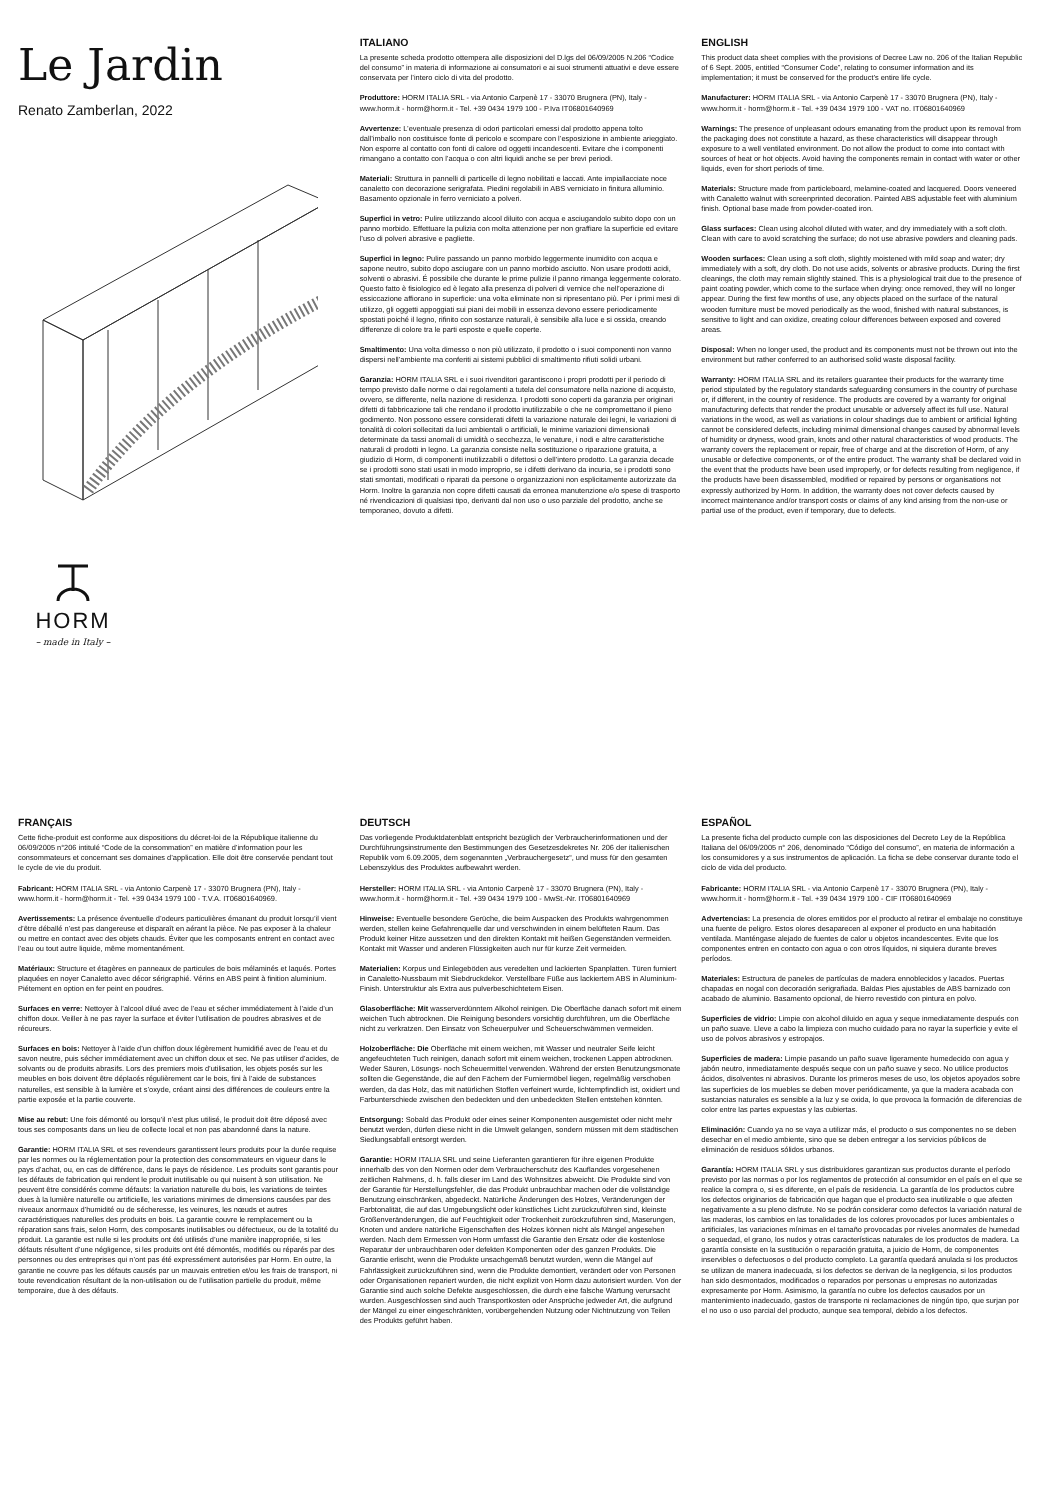Le Jardin
Renato Zamberlan, 2022
HORM
– made in Italy –
ITALIANO
La presente scheda prodotto ottempera alle disposizioni del D.lgs del 06/09/2005 N.206 “Codice del consumo” in materia di informazione ai consumatori e ai suoi strumenti attuativi e deve essere conservata per l’intero ciclo di vita del prodotto.
Produttore: HORM ITALIA SRL - via Antonio Carpenè 17 - 33070 Brugnera (PN), Italy - www.horm.it - horm@horm.it - Tel. +39 0434 1979 100 - P.Iva IT06801640969
Avvertenze: L’eventuale presenza di odori particolari emessi dal prodotto appena tolto dall’imballo non costituisce fonte di pericolo e scompare con l’esposizione in ambiente arieggiato. Non esporre al contatto con fonti di calore od oggetti incandescenti. Evitare che i componenti rimangano a contatto con l’acqua o con altri liquidi anche se per brevi periodi.
Materiali: Struttura in pannelli di particelle di legno nobilitati e laccati. Ante impiallacciate noce canaletto con decorazione serigrafata. Piedini regolabili in ABS verniciato in finitura alluminio. Basamento opzionale in ferro verniciato a polveri.
Superfici in vetro: Pulire utilizzando alcool diluito con acqua e asciugandolo subito dopo con un panno morbido. Effettuare la pulizia con molta attenzione per non graffiare la superficie ed evitare l’uso di polveri abrasive e pagliette.
Superfici in legno: Pulire passando un panno morbido leggermente inumidito con acqua e sapone neutro, subito dopo asciugare con un panno morbido asciutto. Non usare prodotti acidi, solventi o abrasivi. É possibile che durante le prime pulizie il panno rimanga leggermente colorato. Questo fatto è fisiologico ed è legato alla presenza di polveri di vernice che nell’operazione di essiccazione affiorano in superficie: una volta eliminate non si ripresentano più. Per i primi mesi di utilizzo, gli oggetti appoggiati sui piani dei mobili in essenza devono essere periodicamente spostati poiché il legno, rifinito con sostanze naturali, è sensibile alla luce e si ossida, creando differenze di colore tra le parti esposte e quelle coperte.
Smaltimento: Una volta dimesso o non più utilizzato, il prodotto o i suoi componenti non vanno dispersi nell’ambiente ma conferiti ai sistemi pubblici di smaltimento rifiuti solidi urbani.
Garanzia: HORM ITALIA SRL e i suoi rivenditori garantiscono i propri prodotti per il periodo di tempo previsto dalle norme o dai regolamenti a tutela del consumatore nella nazione di acquisto, ovvero, se differente, nella nazione di residenza. I prodotti sono coperti da garanzia per originari difetti di fabbricazione tali che rendano il prodotto inutilizzabile o che ne compromettano il pieno godimento. Non possono essere considerati difetti la variazione naturale dei legni, le variazioni di tonalità di colori sollecitati da luci ambientali o artificiali, le minime variazioni dimensionali determinate da tassi anomali di umidità o secchezza, le venature, i nodi e altre caratteristiche naturali di prodotti in legno. La garanzia consiste nella sostituzione o riparazione gratuita, a giudizio di Horm, di componenti inutilizzabili o difettosi o dell’intero prodotto. La garanzia decade se i prodotti sono stati usati in modo improprio, se i difetti derivano da incuria, se i prodotti sono stati smontati, modificati o riparati da persone o organizzazioni non esplicitamente autorizzate da Horm. Inoltre la garanzia non copre difetti causati da erronea manutenzione e/o spese di trasporto né rivendicazioni di qualsiasi tipo, derivanti dal non uso o uso parziale del prodotto, anche se temporaneo, dovuto a difetti.
ENGLISH
This product data sheet complies with the provisions of Decree Law no. 206 of the Italian Republic of 6 Sept. 2005, entitled “Consumer Code”, relating to consumer information and its implementation; it must be conserved for the product’s entire life cycle.
Manufacturer: HORM ITALIA SRL - via Antonio Carpenè 17 - 33070 Brugnera (PN), Italy - www.horm.it - horm@horm.it - Tel. +39 0434 1979 100 - VAT no. IT06801640969
Warnings: The presence of unpleasant odours emanating from the product upon its removal from the packaging does not constitute a hazard, as these characteristics will disappear through exposure to a well ventilated environment. Do not allow the product to come into contact with sources of heat or hot objects. Avoid having the components remain in contact with water or other liquids, even for short periods of time.
Materials: Structure made from particleboard, melamine-coated and lacquered. Doors veneered with Canaletto walnut with screenprinted decoration. Painted ABS adjustable feet with aluminium finish. Optional base made from powder-coated iron.
Glass surfaces: Clean using alcohol diluted with water, and dry immediately with a soft cloth. Clean with care to avoid scratching the surface; do not use abrasive powders and cleaning pads.
Wooden surfaces: Clean using a soft cloth, slightly moistened with mild soap and water; dry immediately with a soft, dry cloth. Do not use acids, solvents or abrasive products. During the first cleanings, the cloth may remain slightly stained. This is a physiological trait due to the presence of paint coating powder, which come to the surface when drying: once removed, they will no longer appear. During the first few months of use, any objects placed on the surface of the natural wooden furniture must be moved periodically as the wood, finished with natural substances, is sensitive to light and can oxidize, creating colour differences between exposed and covered areas.
Disposal: When no longer used, the product and its components must not be thrown out into the environment but rather conferred to an authorised solid waste disposal facility.
Warranty: HORM ITALIA SRL and its retailers guarantee their products for the warranty time period stipulated by the regulatory standards safeguarding consumers in the country of purchase or, if different, in the country of residence. The products are covered by a warranty for original manufacturing defects that render the product unusable or adversely affect its full use. Natural variations in the wood, as well as variations in colour shadings due to ambient or artificial lighting cannot be considered defects, including minimal dimensional changes caused by abnormal levels of humidity or dryness, wood grain, knots and other natural characteristics of wood products. The warranty covers the replacement or repair, free of charge and at the discretion of Horm, of any unusable or defective components, or of the entire product. The warranty shall be declared void in the event that the products have been used improperly, or for defects resulting from negligence, if the products have been disassembled, modified or repaired by persons or organisations not expressly authorized by Horm. In addition, the warranty does not cover defects caused by incorrect maintenance and/or transport costs or claims of any kind arising from the non-use or partial use of the product, even if temporary, due to defects.
FRANÇAIS
Cette fiche-produit est conforme aux dispositions du décret-loi de la République italienne du 06/09/2005 n°206 intitulé “Code de la consommation” en matière d’information pour les consommateurs et concernant ses domaines d’application. Elle doit être conservée pendant tout le cycle de vie du produit.
Fabricant: HORM ITALIA SRL - via Antonio Carpenè 17 - 33070 Brugnera (PN), Italy - www.horm.it - horm@horm.it - Tel. +39 0434 1979 100 - T.V.A. IT06801640969.
Avertissements: La présence éventuelle d’odeurs particulières émanant du produit lorsqu’il vient d’être déballé n’est pas dangereuse et disparaît en aérant la pièce. Ne pas exposer à la chaleur ou mettre en contact avec des objets chauds. Éviter que les composants entrent en contact avec l’eau ou tout autre liquide, même momentanément.
Matériaux: Structure et étagères en panneaux de particules de bois mélaminés et laqués. Portes plaquées en noyer Canaletto avec décor sérigraphié. Vérins en ABS peint à finition aluminium. Piétement en option en fer peint en poudres.
Surfaces en verre: Nettoyer à l’alcool dilué avec de l’eau et sécher immédiatement à l’aide d’un chiffon doux. Veiller à ne pas rayer la surface et éviter l’utilisation de poudres abrasives et de récureurs.
Surfaces en bois: Nettoyer à l’aide d’un chiffon doux légèrement humidifié avec de l’eau et du savon neutre, puis sécher immédiatement avec un chiffon doux et sec. Ne pas utiliser d’acides, de solvants ou de produits abrasifs. Lors des premiers mois d’utilisation, les objets posés sur les meubles en bois doivent être déplacés régulièrement car le bois, fini à l’aide de substances naturelles, est sensible à la lumière et s’oxyde, créant ainsi des différences de couleurs entre la partie exposée et la partie couverte.
Mise au rebut: Une fois démonté ou lorsqu’il n’est plus utilisé, le produit doit être déposé avec tous ses composants dans un lieu de collecte local et non pas abandonné dans la nature.
Garantie: HORM ITALIA SRL et ses revendeurs garantissent leurs produits pour la durée requise par les normes ou la réglementation pour la protection des consommateurs en vigueur dans le pays d’achat, ou, en cas de différence, dans le pays de résidence. Les produits sont garantis pour les défauts de fabrication qui rendent le produit inutilisable ou qui nuisent à son utilisation. Ne peuvent être considérés comme défauts: la variation naturelle du bois, les variations de teintes dues à la lumière naturelle ou artificielle, les variations minimes de dimensions causées par des niveaux anormaux d’humidité ou de sécheresse, les veinures, les nœuds et autres caractéristiques naturelles des produits en bois. La garantie couvre le remplacement ou la réparation sans frais, selon Horm, des composants inutilisables ou défectueux, ou de la totalité du produit. La garantie est nulle si les produits ont été utilisés d’une manière inappropriée, si les défauts résultent d’une négligence, si les produits ont été démontés, modifiés ou réparés par des personnes ou des entreprises qui n’ont pas été expressément autorisées par Horm. En outre, la garantie ne couvre pas les défauts causés par un mauvais entretien et/ou les frais de transport, ni toute revendication résultant de la non-utilisation ou de l’utilisation partielle du produit, même temporaire, due à des défauts.
DEUTSCH
Das vorliegende Produktdatenblatt entspricht bezüglich der Verbraucherinformationen und der Durchführungsinstrumente den Bestimmungen des Gesetzesdekretes Nr. 206 der italienischen Republik vom 6.09.2005, dem sogenannten „Verbrauchergesetz“, und muss für den gesamten Lebenszyklus des Produktes aufbewahrt werden.
Hersteller: HORM ITALIA SRL - via Antonio Carpenè 17 - 33070 Brugnera (PN), Italy - www.horm.it - horm@horm.it - Tel. +39 0434 1979 100 - MwSt.-Nr. IT06801640969
Hinweise: Eventuelle besondere Gerüche, die beim Auspacken des Produkts wahrgenommen werden, stellen keine Gefahrenquelle dar und verschwinden in einem belüfteten Raum. Das Produkt keiner Hitze aussetzen und den direkten Kontakt mit heißen Gegenständen vermeiden. Kontakt mit Wasser und anderen Flüssigkeiten auch nur für kurze Zeit vermeiden.
Materialien: Korpus und Einlegeböden aus veredelten und lackierten Spanplatten. Türen furniert in Canaletto-Nussbaum mit Siebdruckdekor. Verstellbare Füße aus lackiertem ABS in Aluminium-Finish. Unterstruktur als Extra aus pulverbeschichtetem Eisen.
Glasoberfläche: Mit wasserverdünntem Alkohol reinigen. Die Oberfläche danach sofort mit einem weichen Tuch abtrocknen. Die Reinigung besonders vorsichtig durchführen, um die Oberfläche nicht zu verkratzen. Den Einsatz von Scheuerpulver und Scheuerschwämmen vermeiden.
Holzoberfläche: Die Oberfläche mit einem weichen, mit Wasser und neutraler Seife leicht angefeuchteten Tuch reinigen, danach sofort mit einem weichen, trockenen Lappen abtrocknen. Weder Säuren, Lösungs- noch Scheuermittel verwenden. Während der ersten Benutzungsmonate sollten die Gegenstände, die auf den Fächern der Furniermöbel liegen, regelmäßig verschoben werden, da das Holz, das mit natürlichen Stoffen verfeinert wurde, lichtempfindlich ist, oxidiert und Farbunterschiede zwischen den bedeckten und den unbedeckten Stellen entstehen könnten.
Entsorgung: Sobald das Produkt oder eines seiner Komponenten ausgemistet oder nicht mehr benutzt werden, dürfen diese nicht in die Umwelt gelangen, sondern müssen mit dem städtischen Siedlungsabfall entsorgt werden.
Garantie: HORM ITALIA SRL und seine Lieferanten garantieren für ihre eigenen Produkte innerhalb des von den Normen oder dem Verbraucherschutz des Kauflandes vorgesehenen zeitlichen Rahmens, d. h. falls dieser im Land des Wohnsitzes abweicht. Die Produkte sind von der Garantie für Herstellungsfehler, die das Produkt unbrauchbar machen oder die vollständige Benutzung einschränken, abgedeckt. Natürliche Änderungen des Holzes, Veränderungen der Farbtonalität, die auf das Umgebungslicht oder künstliches Licht zurückzuführen sind, kleinste Größenveränderungen, die auf Feuchtigkeit oder Trockenheit zurückzuführen sind, Maserungen, Knoten und andere natürliche Eigenschaften des Holzes können nicht als Mängel angesehen werden. Nach dem Ermessen von Horm umfasst die Garantie den Ersatz oder die kostenlose Reparatur der unbrauchbaren oder defekten Komponenten oder des ganzen Produkts. Die Garantie erlischt, wenn die Produkte unsachgemäß benutzt wurden, wenn die Mängel auf Fahrlässigkeit zurückzuführen sind, wenn die Produkte demontiert, verändert oder von Personen oder Organisationen repariert wurden, die nicht explizit von Horm dazu autorisiert wurden. Von der Garantie sind auch solche Defekte ausgeschlossen, die durch eine falsche Wartung verursacht wurden. Ausgeschlossen sind auch Transportkosten oder Ansprüche jedweder Art, die aufgrund der Mängel zu einer eingeschränkten, vorübergehenden Nutzung oder Nichtnutzung von Teilen des Produkts geführt haben.
ESPAÑOL
La presente ficha del producto cumple con las disposiciones del Decreto Ley de la República Italiana del 06/09/2005 n° 206, denominado “Código del consumo”, en materia de información a los consumidores y a sus instrumentos de aplicación. La ficha se debe conservar durante todo el ciclo de vida del producto.
Fabricante: HORM ITALIA SRL - via Antonio Carpenè 17 - 33070 Brugnera (PN), Italy - www.horm.it - horm@horm.it - Tel. +39 0434 1979 100 - CIF IT06801640969
Advertencias: La presencia de olores emitidos por el producto al retirar el embalaje no constituye una fuente de peligro. Estos olores desaparecen al exponer el producto en una habitación ventilada. Manténgase alejado de fuentes de calor u objetos incandescentes. Evite que los componentes entren en contacto con agua o con otros líquidos, ni siquiera durante breves períodos.
Materiales: Estructura de paneles de partículas de madera ennoblecidos y lacados. Puertas chapadas en nogal con decoración serigrafiada. Baldas Pies ajustables de ABS barnizado con acabado de aluminio. Basamento opcional, de hierro revestido con pintura en polvo.
Superficies de vidrio: Limpie con alcohol diluido en agua y seque inmediatamente después con un paño suave. Lleve a cabo la limpieza con mucho cuidado para no rayar la superficie y evite el uso de polvos abrasivos y estropajos.
Superficies de madera: Limpie pasando un paño suave ligeramente humedecido con agua y jabón neutro, inmediatamente después seque con un paño suave y seco. No utilice productos ácidos, disolventes ni abrasivos. Durante los primeros meses de uso, los objetos apoyados sobre las superficies de los muebles se deben mover periódicamente, ya que la madera acabada con sustancias naturales es sensible a la luz y se oxida, lo que provoca la formación de diferencias de color entre las partes expuestas y las cubiertas.
Eliminación: Cuando ya no se vaya a utilizar más, el producto o sus componentes no se deben desechar en el medio ambiente, sino que se deben entregar a los servicios públicos de eliminación de residuos sólidos urbanos.
Garantía: HORM ITALIA SRL y sus distribuidores garantizan sus productos durante el período previsto por las normas o por los reglamentos de protección al consumidor en el país en el que se realice la compra o, si es diferente, en el país de residencia. La garantía de los productos cubre los defectos originarios de fabricación que hagan que el producto sea inutilizable o que afecten negativamente a su pleno disfrute. No se podrán considerar como defectos la variación natural de las maderas, los cambios en las tonalidades de los colores provocados por luces ambientales o artificiales, las variaciones mínimas en el tamaño provocadas por niveles anormales de humedad o sequedad, el grano, los nudos y otras características naturales de los productos de madera. La garantía consiste en la sustitución o reparación gratuita, a juicio de Horm, de componentes inservibles o defectuosos o del producto completo. La garantía quedará anulada si los productos se utilizan de manera inadecuada, si los defectos se derivan de la negligencia, si los productos han sido desmontados, modificados o reparados por personas u empresas no autorizadas expresamente por Horm. Asimismo, la garantía no cubre los defectos causados por un mantenimiento inadecuado, gastos de transporte ni reclamaciones de ningún tipo, que surjan por el no uso o uso parcial del producto, aunque sea temporal, debido a los defectos.